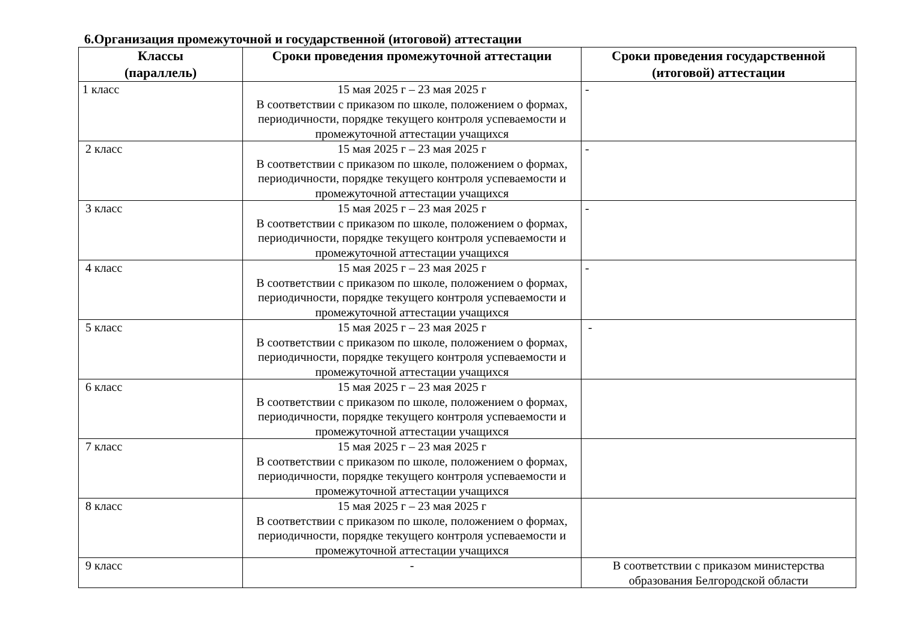6.Организация промежуточной и государственной (итоговой) аттестации
| Классы (параллель) | Сроки проведения промежуточной аттестации | Сроки проведения государственной (итоговой) аттестации |
| --- | --- | --- |
| 1 класс | 15 мая 2025 г – 23 мая 2025 г В соответствии с приказом по школе, положением о формах, периодичности, порядке текущего контроля успеваемости и промежуточной аттестации учащихся | - |
| 2 класс | 15 мая 2025 г – 23 мая 2025 г В соответствии с приказом по школе, положением о формах, периодичности, порядке текущего контроля успеваемости и промежуточной аттестации учащихся | - |
| 3 класс | 15 мая 2025 г – 23 мая 2025 г В соответствии с приказом по школе, положением о формах, периодичности, порядке текущего контроля успеваемости и промежуточной аттестации учащихся | - |
| 4 класс | 15 мая 2025 г – 23 мая 2025 г В соответствии с приказом по школе, положением о формах, периодичности, порядке текущего контроля успеваемости и промежуточной аттестации учащихся | - |
| 5 класс | 15 мая 2025 г – 23 мая 2025 г В соответствии с приказом по школе, положением о формах, периодичности, порядке текущего контроля успеваемости и промежуточной аттестации учащихся | - |
| 6 класс | 15 мая 2025 г – 23 мая 2025 г В соответствии с приказом по школе, положением о формах, периодичности, порядке текущего контроля успеваемости и промежуточной аттестации учащихся | |
| 7 класс | 15 мая 2025 г – 23 мая 2025 г В соответствии с приказом по школе, положением о формах, периодичности, порядке текущего контроля успеваемости и промежуточной аттестации учащихся | |
| 8 класс | 15 мая 2025 г – 23 мая 2025 г В соответствии с приказом по школе, положением о формах, периодичности, порядке текущего контроля успеваемости и промежуточной аттестации учащихся | |
| 9 класс | - | В соответствии с приказом министерства образования Белгородской области |